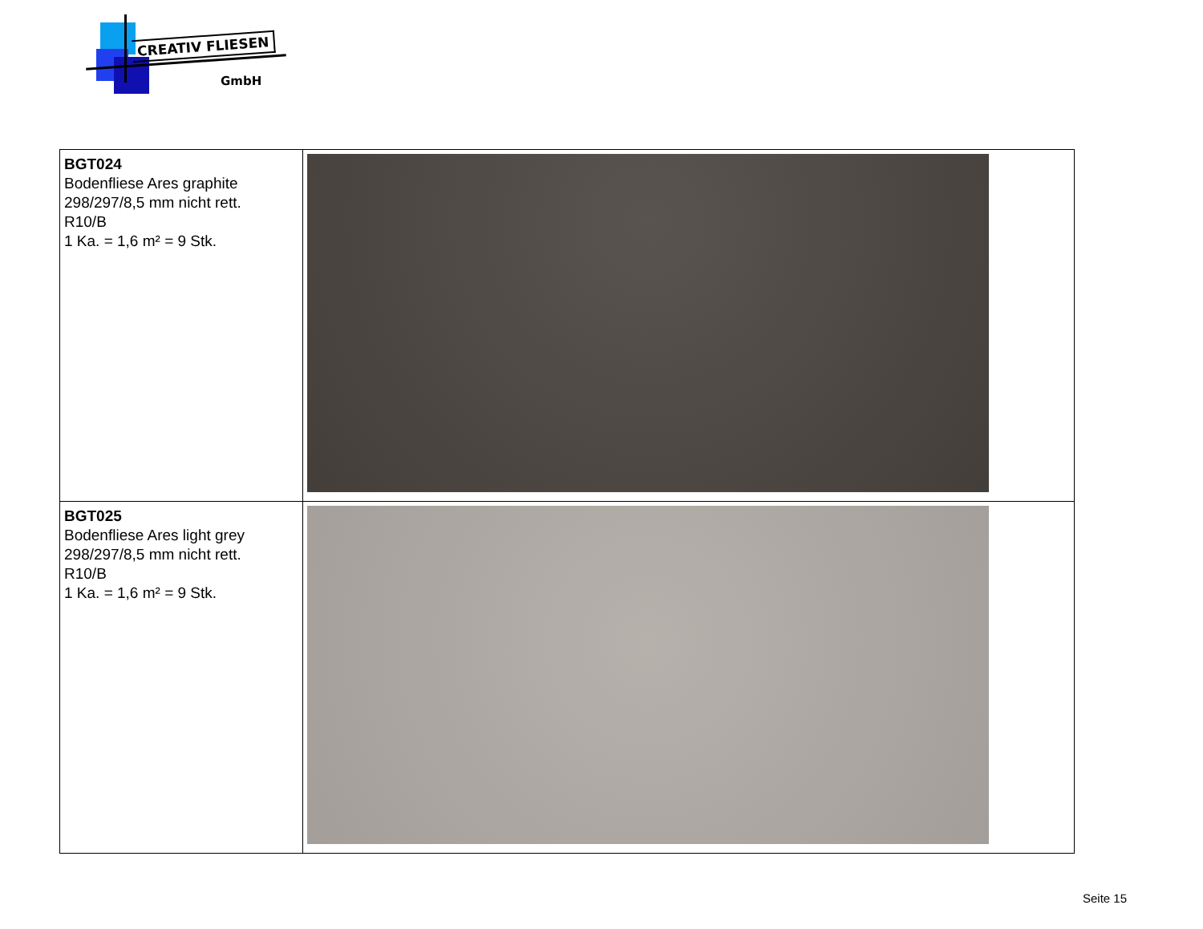CREATIV FLIESEN
GmbH
| BGT024 Bodenfliese Ares graphite 298/297/8,5 mm nicht rett. R10/B 1 Ka. = 1,6 m² = 9 Stk. | |
| BGT025 Bodenfliese Ares light grey 298/297/8,5 mm nicht rett. R10/B 1 Ka. = 1,6 m² = 9 Stk. | |
Seite 15